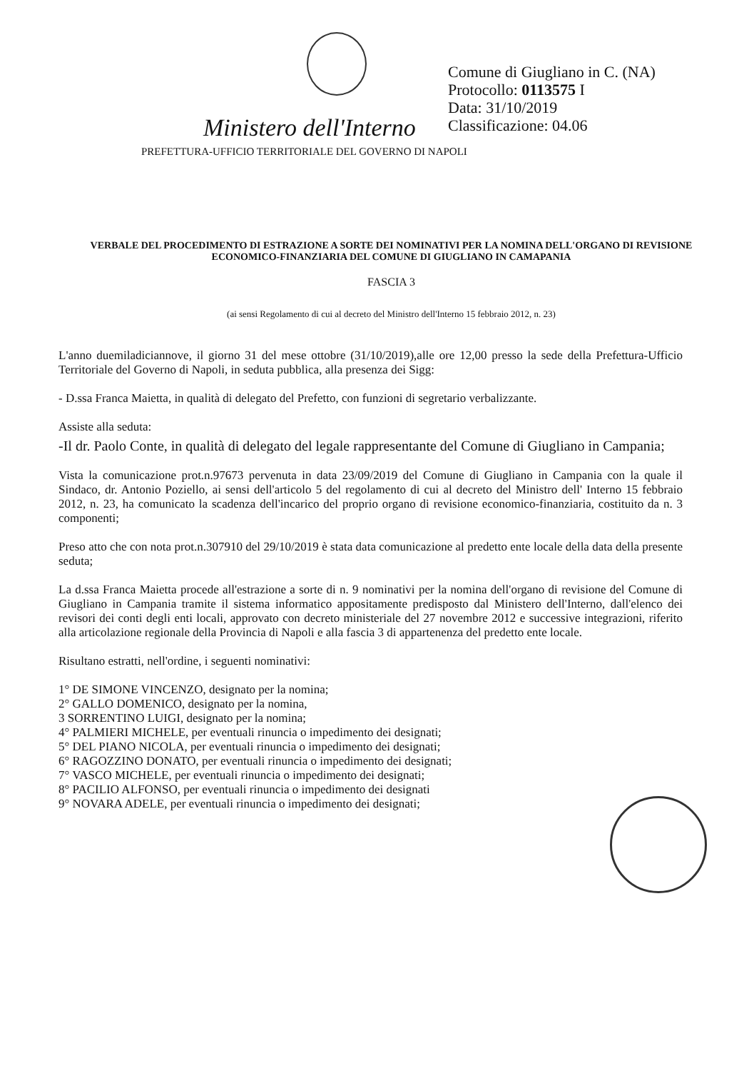Comune di Giugliano in C. (NA)
Protocollo: 0113575 I
Data: 31/10/2019
Classificazione: 04.06
Ministero dell'Interno
PREFETTURA-UFFICIO TERRITORIALE DEL GOVERNO DI NAPOLI
VERBALE DEL PROCEDIMENTO DI ESTRAZIONE A SORTE DEI NOMINATIVI PER LA NOMINA DELL'ORGANO DI REVISIONE ECONOMICO-FINANZIARIA DEL COMUNE DI GIUGLIANO IN CAMAPANIA
FASCIA 3
(ai sensi Regolamento di cui al decreto del Ministro dell'Interno 15 febbraio 2012, n. 23)
L'anno duemiladiciannove, il giorno 31 del mese ottobre (31/10/2019),alle ore 12,00 presso la sede della Prefettura-Ufficio Territoriale del Governo di Napoli, in seduta pubblica, alla presenza dei Sigg:
- D.ssa Franca Maietta, in qualità di delegato del Prefetto, con funzioni di segretario verbalizzante.
Assiste alla seduta:
-Il dr. Paolo Conte, in qualità di delegato del legale rappresentante del Comune di Giugliano in Campania;
Vista la comunicazione prot.n.97673 pervenuta in data 23/09/2019 del Comune di Giugliano in Campania con la quale il Sindaco, dr. Antonio Poziello, ai sensi dell'articolo 5 del regolamento di cui al decreto del Ministro dell' Interno 15 febbraio 2012, n. 23, ha comunicato la scadenza dell'incarico del proprio organo di revisione economico-finanziaria, costituito da n. 3 componenti;
Preso atto che con nota prot.n.307910 del 29/10/2019 è stata data comunicazione al predetto ente locale della data della presente seduta;
La d.ssa Franca Maietta procede all'estrazione a sorte di n. 9 nominativi per la nomina dell'organo di revisione del Comune di Giugliano in Campania tramite il sistema informatico appositamente predisposto dal Ministero dell'Interno, dall'elenco dei revisori dei conti degli enti locali, approvato con decreto ministeriale del 27 novembre 2012 e successive integrazioni, riferito alla articolazione regionale della Provincia di Napoli e alla fascia 3 di appartenenza del predetto ente locale.
Risultano estratti, nell'ordine, i seguenti nominativi:
1° DE SIMONE VINCENZO, designato per la nomina;
2° GALLO DOMENICO, designato per la nomina,
3 SORRENTINO LUIGI, designato per la nomina;
4° PALMIERI MICHELE, per eventuali rinuncia o impedimento dei designati;
5° DEL PIANO NICOLA, per eventuali rinuncia o impedimento dei designati;
6° RAGOZZINO DONATO, per eventuali rinuncia o impedimento dei designati;
7° VASCO MICHELE, per eventuali rinuncia o impedimento dei designati;
8° PACILIO ALFONSO, per eventuali rinuncia o impedimento dei designati
9° NOVARA ADELE, per eventuali rinuncia o impedimento dei designati;